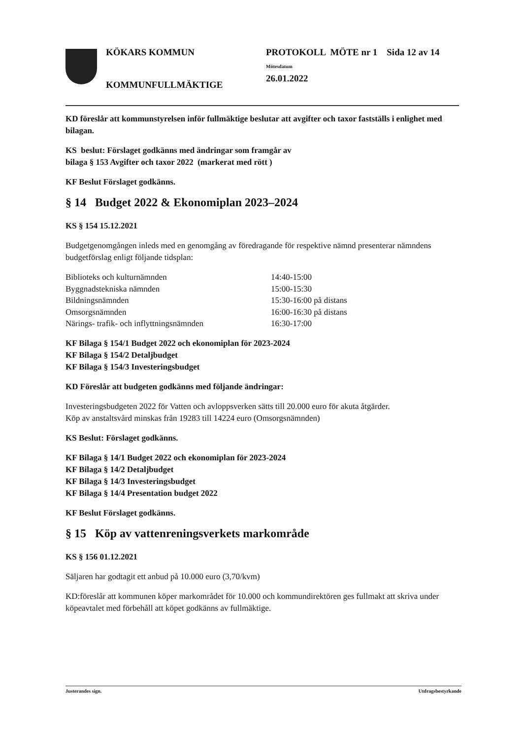KÖKARS KOMMUN
KOMMUNFULLMÄKTIGE
PROTOKOLL MÖTE nr 1 Sida 12 av 14
Mötesdatum
26.01.2022
KD föreslår att kommunstyrelsen inför fullmäktige beslutar att avgifter och taxor fastställs i enlighet med bilagan.
KS beslut: Förslaget godkänns med ändringar som framgår av
bilaga § 153 Avgifter och taxor 2022 (markerat med rött )
KF Beslut Förslaget godkänns.
§ 14 Budget 2022 & Ekonomiplan 2023–2024
KS § 154 15.12.2021
Budgetgenomgången inleds med en genomgång av föredragande för respektive nämnd presenterar nämndens budgetförslag enligt följande tidsplan:
| Biblioteks och kulturnämnden | 14:40-15:00 |
| Byggnadstekniska nämnden | 15:00-15:30 |
| Bildningsnämnden | 15:30-16:00 på distans |
| Omsorgsnämnden | 16:00-16:30 på distans |
| Närings- trafik- och inflyttningsnämnden | 16:30-17:00 |
KF Bilaga § 154/1 Budget 2022 och ekonomiplan för 2023-2024
KF Bilaga § 154/2 Detaljbudget
KF Bilaga § 154/3 Investeringsbudget
KD Föreslår att budgeten godkänns med följande ändringar:
Investeringsbudgeten 2022 för Vatten och avloppsverken sätts till 20.000 euro för akuta åtgärder.
Köp av anstaltsvård minskas från 19283 till 14224 euro (Omsorgsnämnden)
KS Beslut: Förslaget godkänns.
KF Bilaga § 14/1 Budget 2022 och ekonomiplan för 2023-2024
KF Bilaga § 14/2 Detaljbudget
KF Bilaga § 14/3 Investeringsbudget
KF Bilaga § 14/4 Presentation budget 2022
KF Beslut Förslaget godkänns.
§ 15 Köp av vattenreningsverkets markområde
KS § 156 01.12.2021
Säljaren har godtagit ett anbud på 10.000 euro (3,70/kvm)
KD:föreslår att kommunen köper markområdet för 10.000 och kommundirektören ges fullmakt att skriva under köpeavtalet med förbehåll att köpet godkänns av fullmäktige.
Justerandes sign. Utdragsbestyrkande